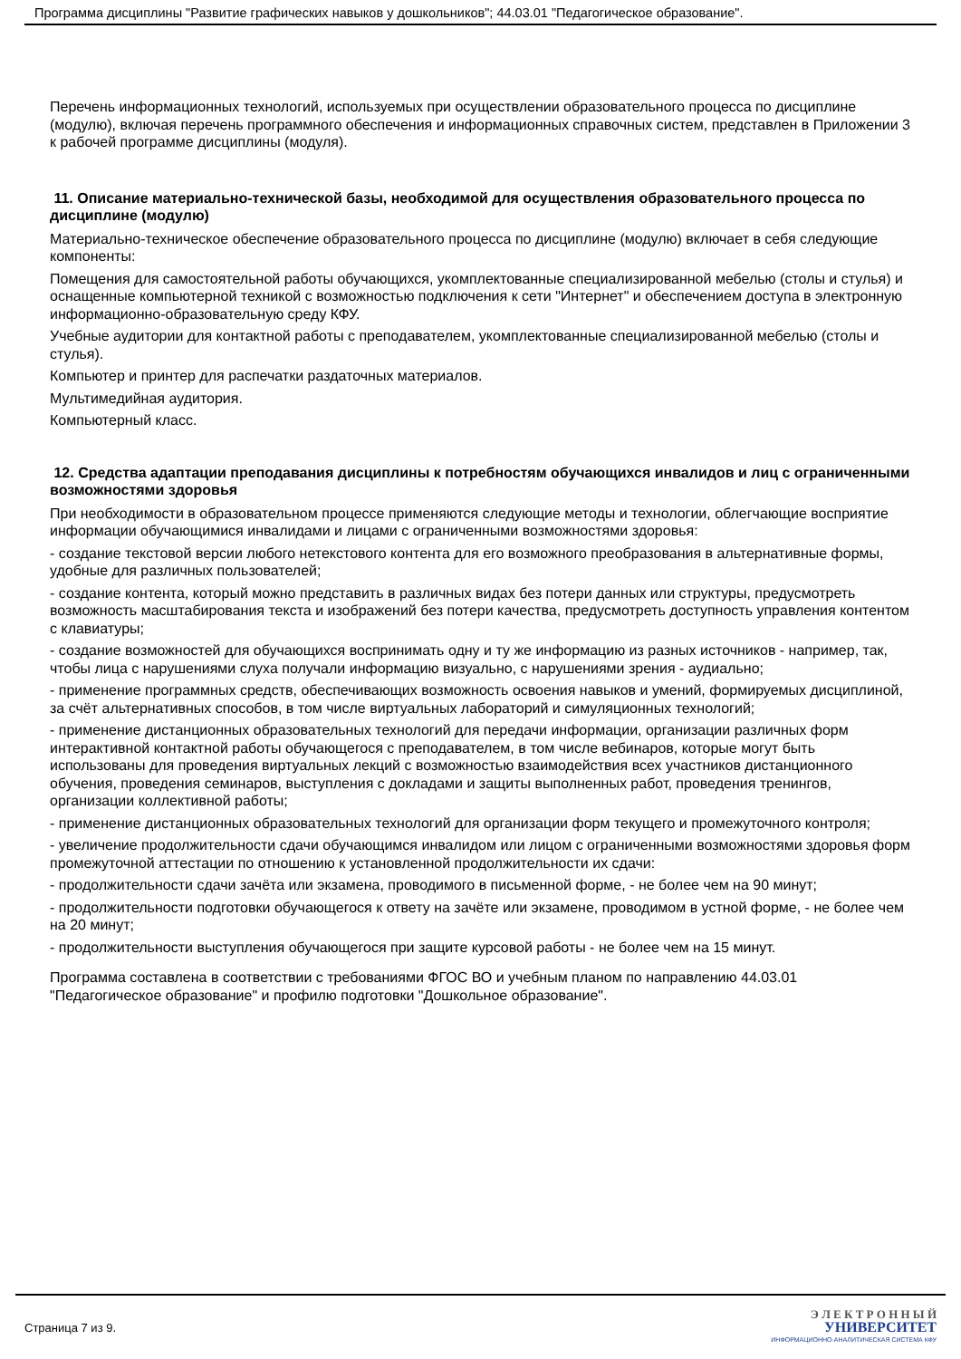Программа дисциплины "Развитие графических навыков у дошкольников"; 44.03.01 "Педагогическое образование".
Перечень информационных технологий, используемых при осуществлении образовательного процесса по дисциплине (модулю), включая перечень программного обеспечения и информационных справочных систем, представлен в Приложении 3 к рабочей программе дисциплины (модуля).
11. Описание материально-технической базы, необходимой для осуществления образовательного процесса по дисциплине (модулю)
Материально-техническое обеспечение образовательного процесса по дисциплине (модулю) включает в себя следующие компоненты:
Помещения для самостоятельной работы обучающихся, укомплектованные специализированной мебелью (столы и стулья) и оснащенные компьютерной техникой с возможностью подключения к сети "Интернет" и обеспечением доступа в электронную информационно-образовательную среду КФУ.
Учебные аудитории для контактной работы с преподавателем, укомплектованные специализированной мебелью (столы и стулья).
Компьютер и принтер для распечатки раздаточных материалов.
Мультимедийная аудитория.
Компьютерный класс.
12. Средства адаптации преподавания дисциплины к потребностям обучающихся инвалидов и лиц с ограниченными возможностями здоровья
При необходимости в образовательном процессе применяются следующие методы и технологии, облегчающие восприятие информации обучающимися инвалидами и лицами с ограниченными возможностями здоровья:
- создание текстовой версии любого нетекстового контента для его возможного преобразования в альтернативные формы, удобные для различных пользователей;
- создание контента, который можно представить в различных видах без потери данных или структуры, предусмотреть возможность масштабирования текста и изображений без потери качества, предусмотреть доступность управления контентом с клавиатуры;
- создание возможностей для обучающихся воспринимать одну и ту же информацию из разных источников - например, так, чтобы лица с нарушениями слуха получали информацию визуально, с нарушениями зрения - аудиально;
- применение программных средств, обеспечивающих возможность освоения навыков и умений, формируемых дисциплиной, за счёт альтернативных способов, в том числе виртуальных лабораторий и симуляционных технологий;
- применение дистанционных образовательных технологий для передачи информации, организации различных форм интерактивной контактной работы обучающегося с преподавателем, в том числе вебинаров, которые могут быть использованы для проведения виртуальных лекций с возможностью взаимодействия всех участников дистанционного обучения, проведения семинаров, выступления с докладами и защиты выполненных работ, проведения тренингов, организации коллективной работы;
- применение дистанционных образовательных технологий для организации форм текущего и промежуточного контроля;
- увеличение продолжительности сдачи обучающимся инвалидом или лицом с ограниченными возможностями здоровья форм промежуточной аттестации по отношению к установленной продолжительности их сдачи:
- продолжительности сдачи зачёта или экзамена, проводимого в письменной форме, - не более чем на 90 минут;
- продолжительности подготовки обучающегося к ответу на зачёте или экзамене, проводимом в устной форме, - не более чем на 20 минут;
- продолжительности выступления обучающегося при защите курсовой работы - не более чем на 15 минут.
Программа составлена в соответствии с требованиями ФГОС ВО и учебным планом по направлению 44.03.01 "Педагогическое образование" и профилю подготовки "Дошкольное образование".
Страница 7 из 9.
Э Л Е К Т Р О Н Н Ы Й
УНИВЕРСИТЕТ
ИНФОРМАЦИОННО-АНАЛИТИЧЕСКАЯ СИСТЕМА КФУ